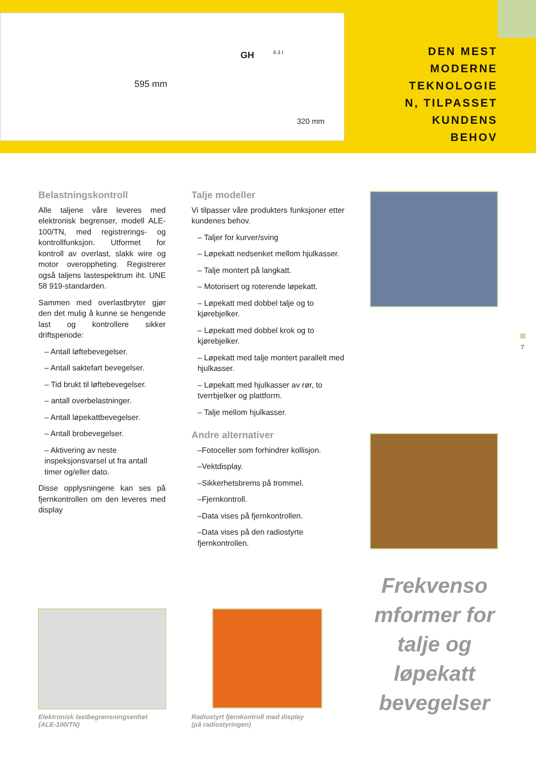595 mm
320 mm
GH 6.3 t
DEN MEST
MODERNE
TEKNOLOGIE
N, TILPASSET
KUNDENS
BEHOV
Belastningskontroll
Alle taljene våre leveres med elektronisk begrenser, modell ALE-100/TN, med registrerings- og kontrollfunksjon. Utformet for kontroll av overlast, slakk wire og motor overoppheting. Registrerer også taljens lastespektrum iht. UNE 58 919-standarden.
Sammen med overlastbryter gjør den det mulig å kunne se hengende last og kontrollere sikker driftsperiode:
– Antall løftebevegelser.
– Antall saktefart bevegelser.
– Tid brukt til løftebevegelser.
– antall overbelastninger.
– Antall løpekattbevegelser.
– Antall brobevegelser.
– Aktivering av neste inspeksjonsvarsel ut fra antall timer og/eller dato.
Disse opplysningene kan ses på fjernkontrollen om den leveres med display
Talje modeller
Vi tilpasser våre produkters funksjoner etter kundenes behov.
– Taljer for kurver/sving
– Løpekatt nedsenket mellom hjulkasser.
– Talje montert på langkatt.
– Motorisert og roterende løpekatt.
– Løpekatt med dobbel talje og to kjørebjelker.
– Løpekatt med dobbel krok og to kjørebjelker.
– Løpekatt med talje montert parallelt med hjulkasser.
– Løpekatt med hjulkasser av rør, to tverrbjelker og plattform.
– Talje mellom hjulkasser.
Andre alternativer
–Fotoceller som forhindrer kollisjon.
–Vektdisplay.
–Sikkerhetsbrems på trommel.
–Fjernkontroll.
–Data vises på fjernkontrollen.
–Data vises på den radiostyrte fjernkontrollen.
7
Frekvenso mformer for talje og løpekatt bevegelser
Elektronisk lastbegrensningsenhet
(ALE-100/TN)
Radiostyrt fjernkontroll med display
(på radiostyringen)